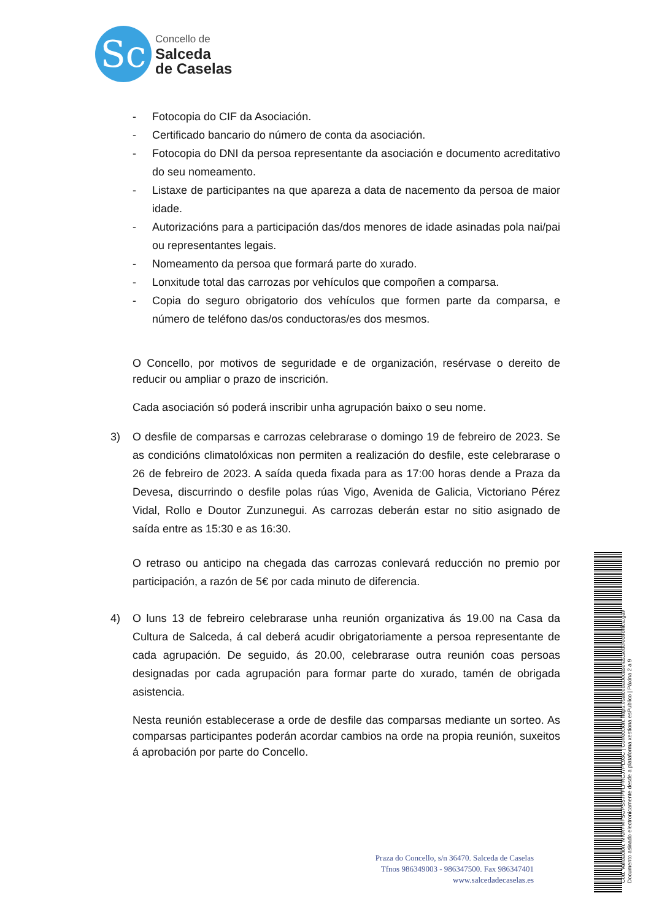Sc
Concello de
Salceda
de Caselas
- Fotocopia do CIF da Asociación.
- Certificado bancario do número de conta da asociación.
- Fotocopia do DNI da persoa representante da asociación e documento acreditativo do seu nomeamento.
- Listaxe de participantes na que apareza a data de nacemento da persoa de maior idade.
- Autorizacións para a participación das/dos menores de idade asinadas pola nai/pai ou representantes legais.
- Nomeamento da persoa que formará parte do xurado.
- Lonxitude total das carrozas por vehículos que compoñen a comparsa.
- Copia do seguro obrigatorio dos vehículos que formen parte da comparsa, e número de teléfono das/os conductoras/es dos mesmos.
O Concello, por motivos de seguridade e de organización, resérvase o dereito de reducir ou ampliar o prazo de inscrición.
Cada asociación só poderá inscribir unha agrupación baixo o seu nome.
3) O desfile de comparsas e carrozas celebrarase o domingo 19 de febreiro de 2023. Se as condicións climatolóxicas non permiten a realización do desfile, este celebrarase o 26 de febreiro de 2023. A saída queda fixada para as 17:00 horas dende a Praza da Devesa, discurrindo o desfile polas rúas Vigo, Avenida de Galicia, Victoriano Pérez Vidal, Rollo e Doutor Zunzunegui. As carrozas deberán estar no sitio asignado de saída entre as 15:30 e as 16:30.
O retraso ou anticipo na chegada das carrozas conlevará reducción no premio por participación, a razón de 5€ por cada minuto de diferencia.
4) O luns 13 de febreiro celebrarase unha reunión organizativa ás 19.00 na Casa da Cultura de Salceda, á cal deberá acudir obrigatoriamente a persoa representante de cada agrupación. De seguido, ás 20.00, celebrarase outra reunión coas persoas designadas por cada agrupación para formar parte do xurado, tamén de obrigada asistencia.
Nesta reunión establecerase a orde de desfile das comparsas mediante un sorteo. As comparsas participantes poderán acordar cambios na orde na propia reunión, suxeitos á aprobación por parte do Concello.
Praza do Concello, s/n 36470. Salceda de Caselas
Tfnos 986349003 - 986347500. Fax 986347401
www.salcedadecaselas.es
Cod. Validación: MKRFMFSGPSS7PFLFRCJ7PL93C | Corrección: https://salcedadecaselas.sedelectronica.gal/
Documento asinado electronicamente desde a plataforma xestiona esPublico | Páxina 2 a 9